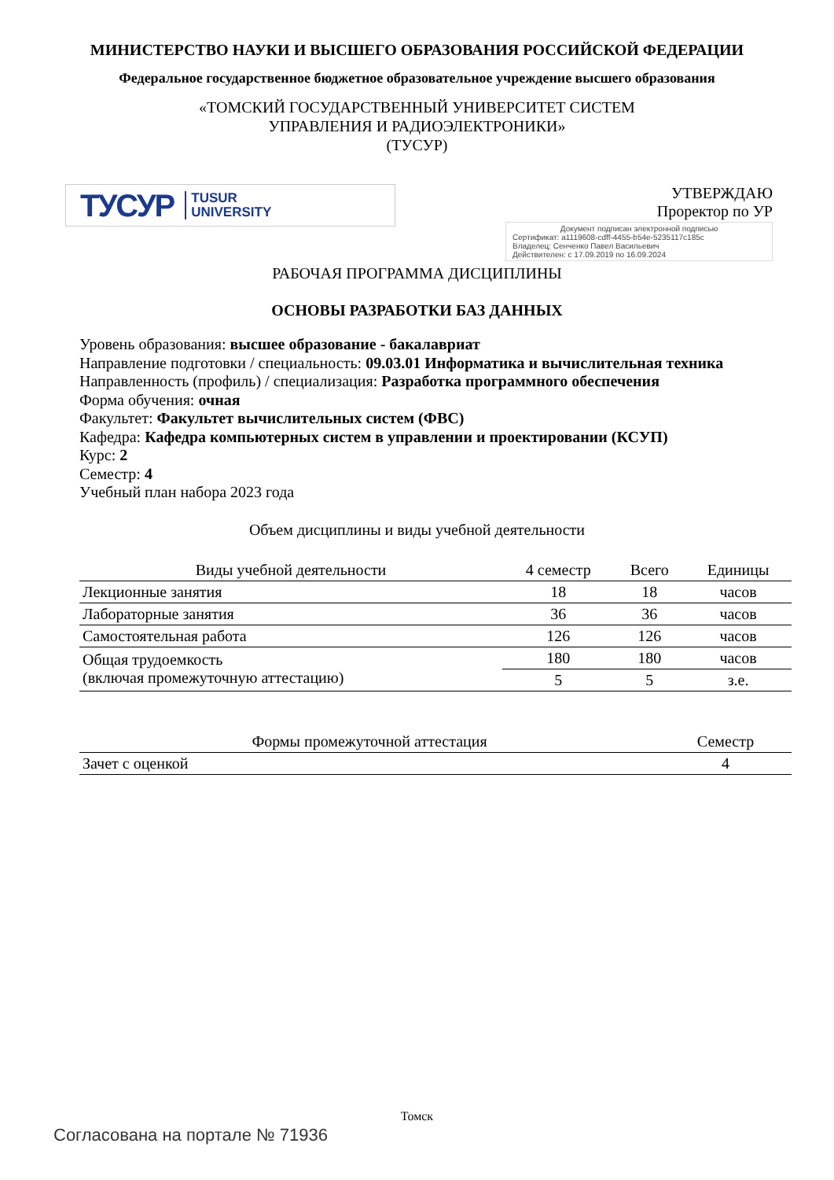МИНИСТЕРСТВО НАУКИ И ВЫСШЕГО ОБРАЗОВАНИЯ РОССИЙСКОЙ ФЕДЕРАЦИИ
Федеральное государственное бюджетное образовательное учреждение высшего образования
«ТОМСКИЙ ГОСУДАРСТВЕННЫЙ УНИВЕРСИТЕТ СИСТЕМ
УПРАВЛЕНИЯ И РАДИОЭЛЕКТРОНИКИ»
(ТУСУР)
ТУСУР TUSUR
UNIVERSITY
УТВЕРЖДАЮ
Проректор по УР
Документ подписан электронной подписью
Сертификат: a1119608-cdff-4455-b54e-5235117c185c
Владелец: Сенченко Павел Васильевич
Действителен: с 17.09.2019 по 16.09.2024
РАБОЧАЯ ПРОГРАММА ДИСЦИПЛИНЫ
ОСНОВЫ РАЗРАБОТКИ БАЗ ДАННЫХ
Уровень образования: высшее образование - бакалавриат
Направление подготовки / специальность: 09.03.01 Информатика и вычислительная техника
Направленность (профиль) / специализация: Разработка программного обеспечения
Форма обучения: очная
Факультет: Факультет вычислительных систем (ФВС)
Кафедра: Кафедра компьютерных систем в управлении и проектировании (КСУП)
Курс: 2
Семестр: 4
Учебный план набора 2023 года
Объем дисциплины и виды учебной деятельности
| Виды учебной деятельности | 4 семестр | Всего | Единицы |
| --- | --- | --- | --- |
| Лекционные занятия | 18 | 18 | часов |
| Лабораторные занятия | 36 | 36 | часов |
| Самостоятельная работа | 126 | 126 | часов |
| Общая трудоемкость (включая промежуточную аттестацию) | 180 | 180 | часов |
| | 5 | 5 | з.е. |
| Формы промежуточной аттестация | Семестр |
| --- | --- |
| Зачет с оценкой | 4 |
Томск
Согласована на портале № 71936